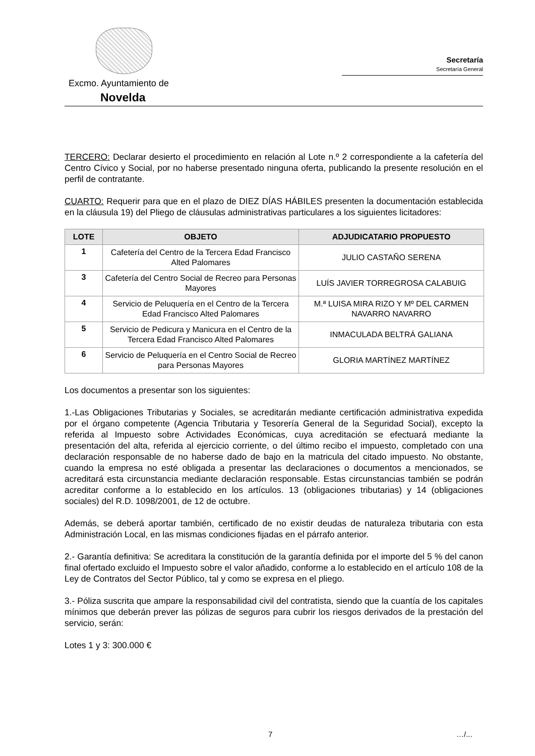Excmo. Ayuntamiento de
Novelda
Secretaría
Secretaría General
TERCERO: Declarar desierto el procedimiento en relación al Lote n.º 2 correspondiente a la cafetería del Centro Cívico y Social, por no haberse presentado ninguna oferta, publicando la presente resolución en el perfil de contratante.
CUARTO: Requerir para que en el plazo de DIEZ DÍAS HÁBILES presenten la documentación establecida en la cláusula 19) del Pliego de cláusulas administrativas particulares a los siguientes licitadores:
| LOTE | OBJETO | ADJUDICATARIO PROPUESTO |
| --- | --- | --- |
| 1 | Cafetería del Centro de la Tercera Edad Francisco Alted Palomares | JULIO CASTAÑO SERENA |
| 3 | Cafetería del Centro Social de Recreo para Personas Mayores | LUÍS JAVIER TORREGROSA CALABUIG |
| 4 | Servicio de Peluquería en el Centro de la Tercera Edad Francisco Alted Palomares | M.ª LUISA MIRA RIZO Y Mº DEL CARMEN NAVARRO NAVARRO |
| 5 | Servicio de Pedicura y Manicura en el Centro de la Tercera Edad Francisco Alted Palomares | INMACULADA BELTRÁ GALIANA |
| 6 | Servicio de Peluquería en el Centro Social de Recreo para Personas Mayores | GLORIA MARTÍNEZ MARTÍNEZ |
Los documentos a presentar son los siguientes:
1.-Las Obligaciones Tributarias y Sociales, se acreditarán mediante certificación administrativa expedida por el órgano competente (Agencia Tributaria y Tesorería General de la Seguridad Social), excepto la referida al Impuesto sobre Actividades Económicas, cuya acreditación se efectuará mediante la presentación del alta, referida al ejercicio corriente, o del último recibo el impuesto, completado con una declaración responsable de no haberse dado de bajo en la matricula del citado impuesto. No obstante, cuando la empresa no esté obligada a presentar las declaraciones o documentos a mencionados, se acreditará esta circunstancia mediante declaración responsable. Estas circunstancias también se podrán acreditar conforme a lo establecido en los artículos. 13 (obligaciones tributarias) y 14 (obligaciones sociales) del R.D. 1098/2001, de 12 de octubre.
Además, se deberá aportar también, certificado de no existir deudas de naturaleza tributaria con esta Administración Local, en las mismas condiciones fijadas en el párrafo anterior.
2.- Garantía definitiva: Se acreditara la constitución de la garantía definida por el importe del 5 % del canon final ofertado excluido el Impuesto sobre el valor añadido, conforme a lo establecido en el artículo 108 de la Ley de Contratos del Sector Público, tal y como se expresa en el pliego.
3.- Póliza suscrita que ampare la responsabilidad civil del contratista, siendo que la cuantía de los capitales mínimos que deberán prever las pólizas de seguros para cubrir los riesgos derivados de la prestación del servicio, serán:
Lotes 1 y 3: 300.000 €
7 …/...